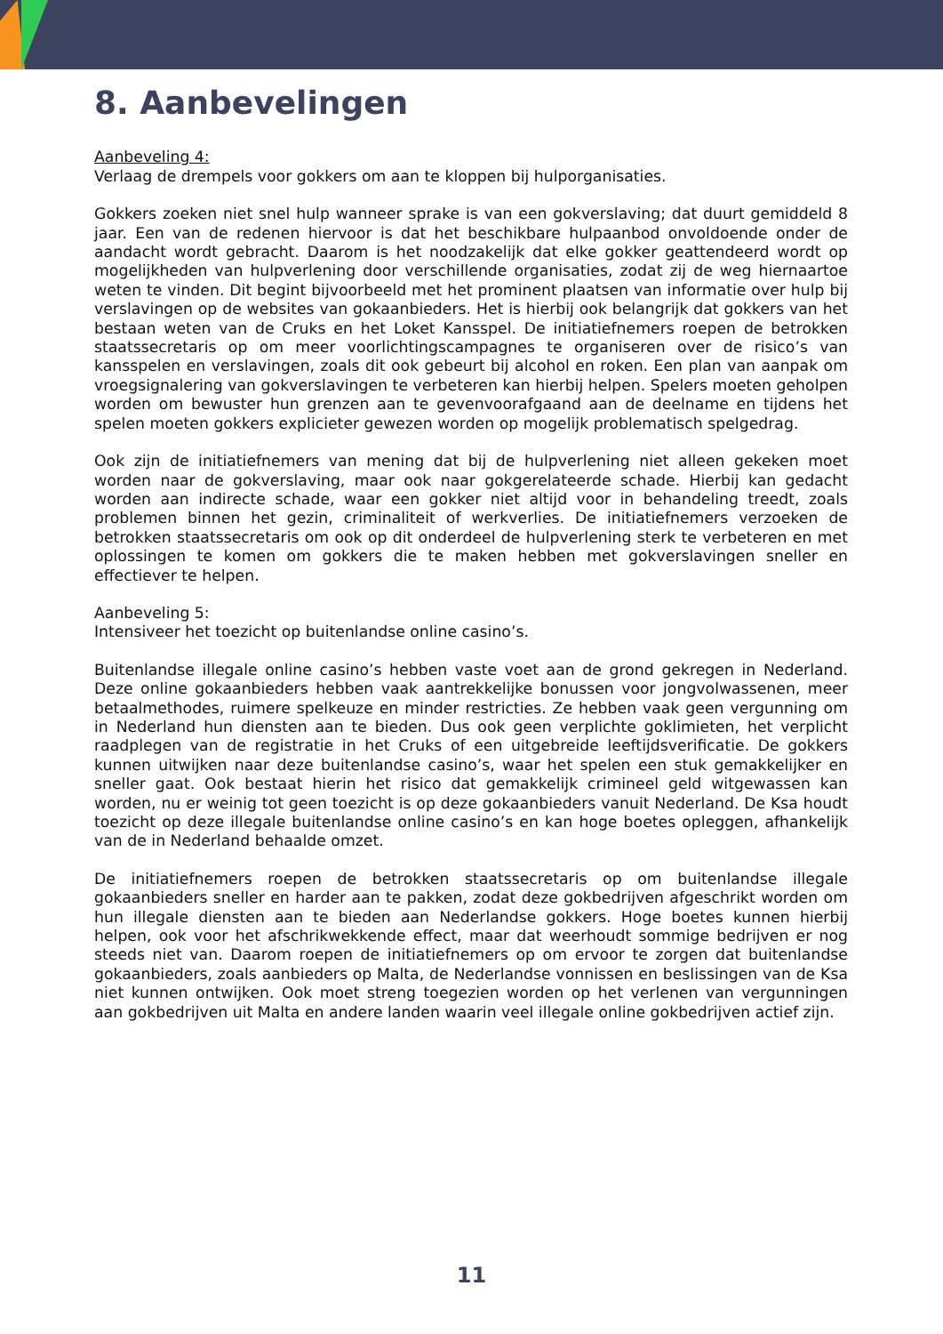8. Aanbevelingen
Aanbeveling 4:
Verlaag de drempels voor gokkers om aan te kloppen bij hulporganisaties.
Gokkers zoeken niet snel hulp wanneer sprake is van een gokverslaving; dat duurt gemiddeld 8 jaar. Een van de redenen hiervoor is dat het beschikbare hulpaanbod onvoldoende onder de aandacht wordt gebracht. Daarom is het noodzakelijk dat elke gokker geattendeerd wordt op mogelijkheden van hulpverlening door verschillende organisaties, zodat zij de weg hiernaartoe weten te vinden. Dit begint bijvoorbeeld met het prominent plaatsen van informatie over hulp bij verslavingen op de websites van gokaanbieders. Het is hierbij ook belangrijk dat gokkers van het bestaan weten van de Cruks en het Loket Kansspel. De initiatiefnemers roepen de betrokken staatssecretaris op om meer voorlichtingscampagnes te organiseren over de risico’s van kansspelen en verslavingen, zoals dit ook gebeurt bij alcohol en roken. Een plan van aanpak om vroegsignalering van gokverslavingen te verbeteren kan hierbij helpen. Spelers moeten geholpen worden om bewuster hun grenzen aan te gevenvoorafgaand aan de deelname en tijdens het spelen moeten gokkers explicieter gewezen worden op mogelijk problematisch spelgedrag.
Ook zijn de initiatiefnemers van mening dat bij de hulpverlening niet alleen gekeken moet worden naar de gokverslaving, maar ook naar gokgerelateerde schade. Hierbij kan gedacht worden aan indirecte schade, waar een gokker niet altijd voor in behandeling treedt, zoals problemen binnen het gezin, criminaliteit of werkverlies. De initiatiefnemers verzoeken de betrokken staatssecretaris om ook op dit onderdeel de hulpverlening sterk te verbeteren en met oplossingen te komen om gokkers die te maken hebben met gokverslavingen sneller en effectiever te helpen.
Aanbeveling 5:
Intensiveer het toezicht op buitenlandse online casino’s.
Buitenlandse illegale online casino’s hebben vaste voet aan de grond gekregen in Nederland. Deze online gokaanbieders hebben vaak aantrekkelijke bonussen voor jongvolwassenen, meer betaalmethodes, ruimere spelkeuze en minder restricties. Ze hebben vaak geen vergunning om in Nederland hun diensten aan te bieden. Dus ook geen verplichte goklimieten, het verplicht raadplegen van de registratie in het Cruks of een uitgebreide leeftijdsverificatie. De gokkers kunnen uitwijken naar deze buitenlandse casino’s, waar het spelen een stuk gemakkelijker en sneller gaat. Ook bestaat hierin het risico dat gemakkelijk crimineel geld witgewassen kan worden, nu er weinig tot geen toezicht is op deze gokaanbieders vanuit Nederland. De Ksa houdt toezicht op deze illegale buitenlandse online casino’s en kan hoge boetes opleggen, afhankelijk van de in Nederland behaalde omzet.
De initiatiefnemers roepen de betrokken staatssecretaris op om buitenlandse illegale gokaanbieders sneller en harder aan te pakken, zodat deze gokbedrijven afgeschrikt worden om hun illegale diensten aan te bieden aan Nederlandse gokkers. Hoge boetes kunnen hierbij helpen, ook voor het afschrikwekkende effect, maar dat weerhoudt sommige bedrijven er nog steeds niet van. Daarom roepen de initiatiefnemers op om ervoor te zorgen dat buitenlandse gokaanbieders, zoals aanbieders op Malta, de Nederlandse vonnissen en beslissingen van de Ksa niet kunnen ontwijken. Ook moet streng toegezien worden op het verlenen van vergunningen aan gokbedrijven uit Malta en andere landen waarin veel illegale online gokbedrijven actief zijn.
11